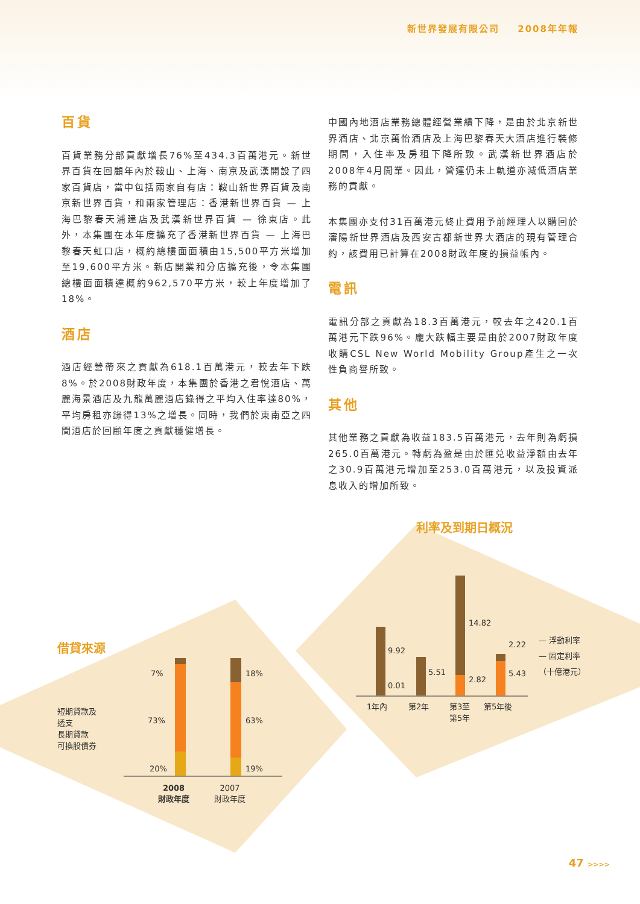新世界發展有限公司 2008年年報
百貨
百貨業務分部貢獻增長76%至434.3百萬港元。新世界百貨在回顧年內於鞍山、上海、南京及武漢開設了四家百貨店，當中包括兩家自有店：鞍山新世界百貨及南京新世界百貨，和兩家管理店：香港新世界百貨 — 上海巴黎春天浦建店及武漢新世界百貨 — 徐東店。此外，本集團在本年度擴充了香港新世界百貨 — 上海巴黎春天虹口店，概約總樓面面積由15,500平方米增加至19,600平方米。新店開業和分店擴充後，令本集團總樓面面積達概約962,570平方米，較上年度增加了18%。
酒店
酒店經營帶來之貢獻為618.1百萬港元，較去年下跌8%。於2008財政年度，本集團於香港之君悅酒店、萬麗海景酒店及九龍萬麗酒店錄得之平均入住率達80%，平均房租亦錄得13%之增長。同時，我們於東南亞之四間酒店於回顧年度之貢獻穩健增長。
中國內地酒店業務總體經營業績下降，是由於北京新世界酒店、北京萬怡酒店及上海巴黎春天大酒店進行裝修期間，入住率及房租下降所致。武漢新世界酒店於2008年4月開業。因此，營運仍未上軌道亦減低酒店業務的貢獻。
本集團亦支付31百萬港元終止費用予前經理人以購回於瀋陽新世界酒店及西安古都新世界大酒店的現有管理合約，該費用已計算在2008財政年度的損益帳內。
電訊
電訊分部之貢獻為18.3百萬港元，較去年之420.1百萬港元下跌96%。龐大跌幅主要是由於2007財政年度收購CSL New World Mobility Group產生之一次性負商譽所致。
其他
其他業務之貢獻為收益183.5百萬港元，去年則為虧損265.0百萬港元。轉虧為盈是由於匯兑收益淨額由去年之30.9百萬港元增加至253.0百萬港元，以及投資派息收入的增加所致。
借貸來源
短期貸款及
透支
長期貸款
可換股債券
7%
73%
20%
18%
63%
19%
2008
財政年度
2007
財政年度
利率及到期日概況
9.92
0.01
5.51
14.82
2.82
2.22
5.43
1年內 第2年
第3至
第5年
第5年後
— 浮動利率
— 固定利率
（十億港元）
47 >>>>